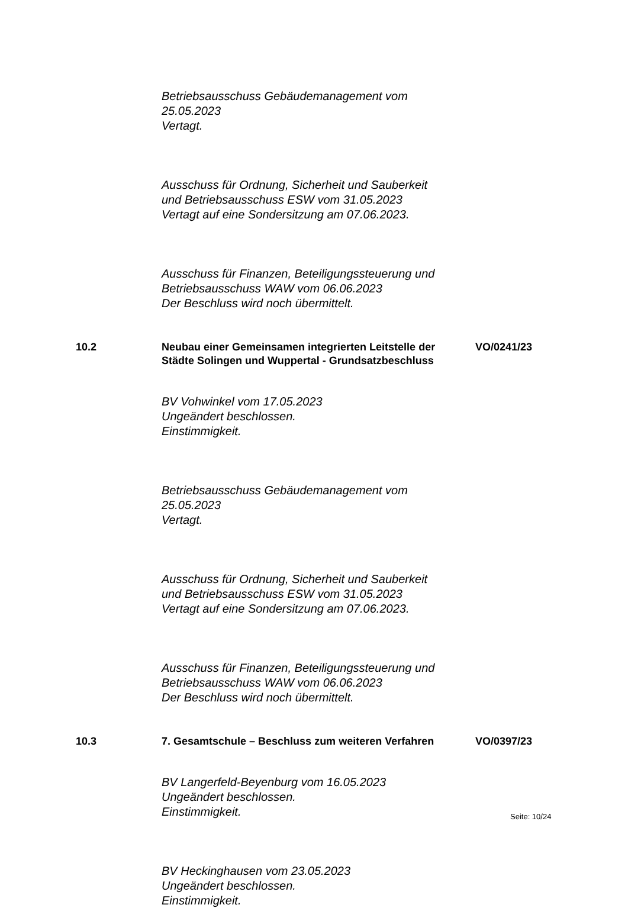Betriebsausschuss Gebäudemanagement vom
25.05.2023
Vertagt.
Ausschuss für Ordnung, Sicherheit und Sauberkeit
und Betriebsausschuss ESW vom 31.05.2023
Vertagt auf eine Sondersitzung am 07.06.2023.
Ausschuss für Finanzen, Beteiligungssteuerung und
Betriebsausschuss WAW vom 06.06.2023
Der Beschluss wird noch übermittelt.
10.2 Neubau einer Gemeinsamen integrierten Leitstelle der Städte Solingen und Wuppertal - Grundsatzbeschluss
VO/0241/23
BV Vohwinkel vom 17.05.2023
Ungeändert beschlossen.
Einstimmigkeit.
Betriebsausschuss Gebäudemanagement vom
25.05.2023
Vertagt.
Ausschuss für Ordnung, Sicherheit und Sauberkeit
und Betriebsausschuss ESW vom 31.05.2023
Vertagt auf eine Sondersitzung am 07.06.2023.
Ausschuss für Finanzen, Beteiligungssteuerung und
Betriebsausschuss WAW vom 06.06.2023
Der Beschluss wird noch übermittelt.
10.3 7. Gesamtschule – Beschluss zum weiteren Verfahren
VO/0397/23
BV Langerfeld-Beyenburg vom 16.05.2023
Ungeändert beschlossen.
Einstimmigkeit.
BV Heckinghausen vom 23.05.2023
Ungeändert beschlossen.
Einstimmigkeit.
Seite: 10/24